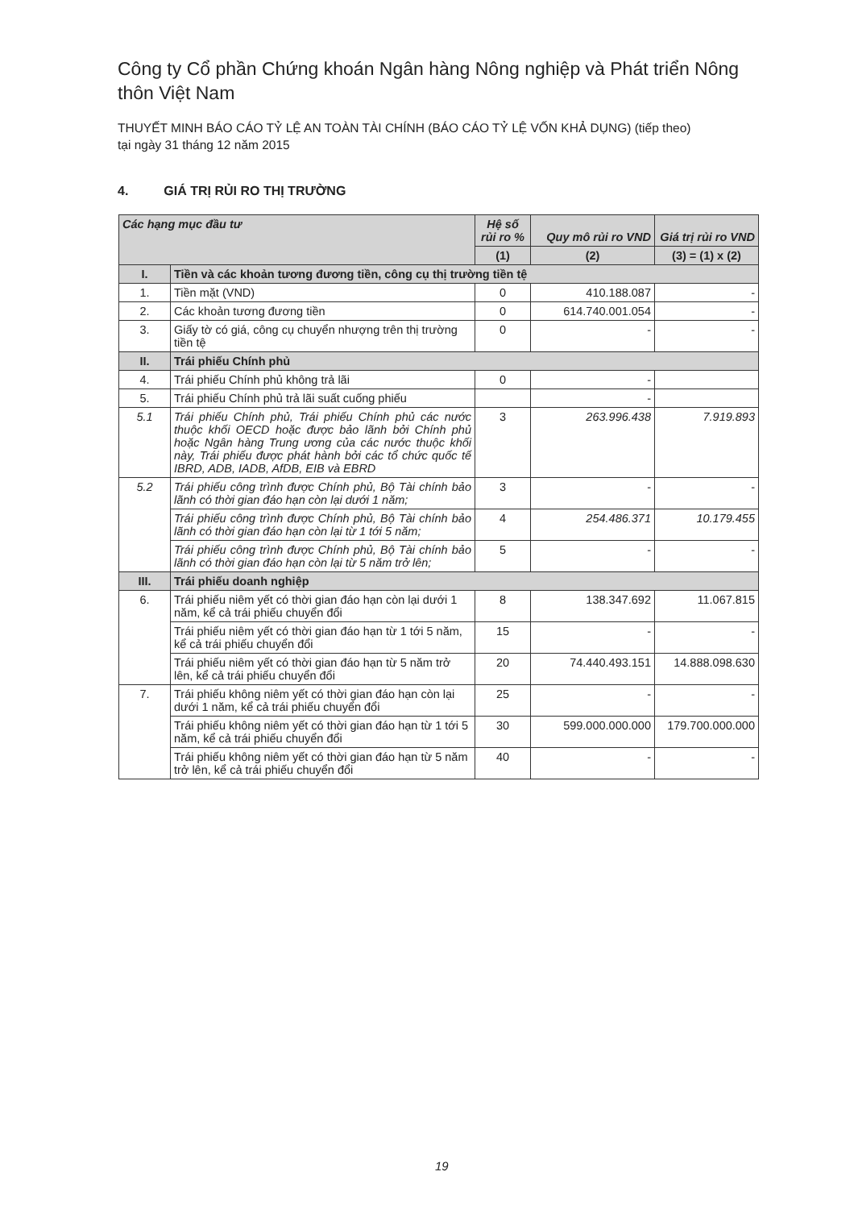Công ty Cổ phần Chứng khoán Ngân hàng Nông nghiệp và Phát triển Nông thôn Việt Nam
THUYẾT MINH BÁO CÁO TỶ LỆ AN TOÀN TÀI CHÍNH (BÁO CÁO TỶ LỆ VỐN KHẢ DỤNG) (tiếp theo)
tại ngày 31 tháng 12 năm 2015
4. GIÁ TRỊ RỦI RO THỊ TRƯỜNG
| Các hạng mục đầu tư | | Hệ số rủi ro % | Quy mô rủi ro VND | Giá trị rủi ro VND |
| --- | --- | --- | --- | --- |
| | | (1) | (2) | (3) = (1) x (2) |
| I. | Tiền và các khoản tương đương tiền, công cụ thị trường tiền tệ | | | |
| 1. | Tiền mặt (VND) | 0 | 410.188.087 | - |
| 2. | Các khoản tương đương tiền | 0 | 614.740.001.054 | - |
| 3. | Giấy tờ có giá, công cụ chuyển nhượng trên thị trường tiền tệ | 0 | - | - |
| II. | Trái phiếu Chính phủ | | | |
| 4. | Trái phiếu Chính phủ không trả lãi | 0 | - | |
| 5. | Trái phiếu Chính phủ trả lãi suất cuống phiếu | | - | |
| 5.1 | Trái phiếu Chính phủ, Trái phiếu Chính phủ các nước thuộc khối OECD hoặc được bảo lãnh bởi Chính phủ hoặc Ngân hàng Trung ương của các nước thuộc khối này, Trái phiếu được phát hành bởi các tổ chức quốc tế IBRD, ADB, IADB, AfDB, EIB và EBRD | 3 | 263.996.438 | 7.919.893 |
| 5.2 | Trái phiếu công trình được Chính phủ, Bộ Tài chính bảo lãnh có thời gian đáo hạn còn lại dưới 1 năm; | 3 | - | - |
| | Trái phiếu công trình được Chính phủ, Bộ Tài chính bảo lãnh có thời gian đáo hạn còn lại từ 1 tới 5 năm; | 4 | 254.486.371 | 10.179.455 |
| | Trái phiếu công trình được Chính phủ, Bộ Tài chính bảo lãnh có thời gian đáo hạn còn lại từ 5 năm trở lên; | 5 | - | - |
| III. | Trái phiếu doanh nghiệp | | | |
| 6. | Trái phiếu niêm yết có thời gian đáo hạn còn lại dưới 1 năm, kể cả trái phiếu chuyển đổi | 8 | 138.347.692 | 11.067.815 |
| | Trái phiếu niêm yết có thời gian đáo hạn từ 1 tới 5 năm, kể cả trái phiếu chuyển đổi | 15 | - | - |
| | Trái phiếu niêm yết có thời gian đáo hạn từ 5 năm trở lên, kể cả trái phiếu chuyển đổi | 20 | 74.440.493.151 | 14.888.098.630 |
| 7. | Trái phiếu không niêm yết có thời gian đáo hạn còn lại dưới 1 năm, kể cả trái phiếu chuyển đổi | 25 | - | - |
| | Trái phiếu không niêm yết có thời gian đáo hạn từ 1 tới 5 năm, kể cả trái phiếu chuyển đổi | 30 | 599.000.000.000 | 179.700.000.000 |
| | Trái phiếu không niêm yết có thời gian đáo hạn từ 5 năm trở lên, kể cả trái phiếu chuyển đổi | 40 | - | - |
19